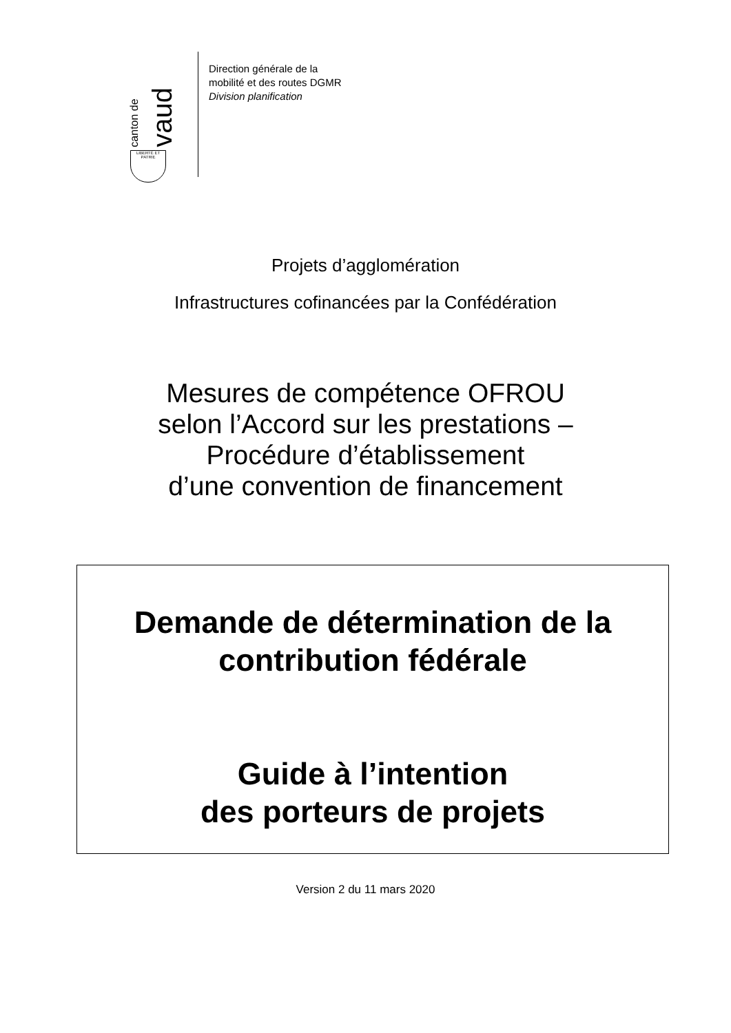canton de vaud
LIBERTÉ ET PATRIE
Direction générale de la
mobilité et des routes DGMR
Division planification
Projets d’agglomération
Infrastructures cofinancées par la Confédération
Mesures de compétence OFROU
selon l’Accord sur les prestations –
Procédure d’établissement
d’une convention de financement
Demande de détermination de la
contribution fédérale
Guide à l’intention
des porteurs de projets
Version 2 du 11 mars 2020